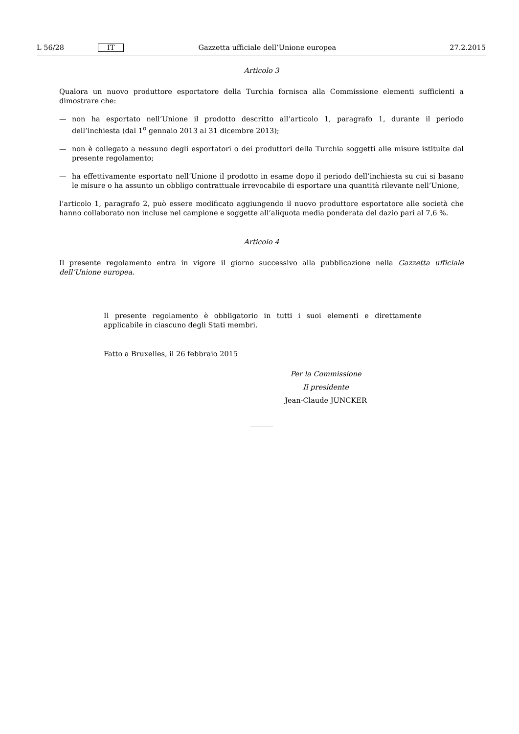L 56/28 IT Gazzetta ufficiale dell’Unione europea 27.2.2015
Articolo 3
Qualora un nuovo produttore esportatore della Turchia fornisca alla Commissione elementi sufficienti a dimostrare che:
— non ha esportato nell’Unione il prodotto descritto all’articolo 1, paragrafo 1, durante il periodo dell’inchiesta (dal 1<sup>o</sup> gennaio 2013 al 31 dicembre 2013);
— non è collegato a nessuno degli esportatori o dei produttori della Turchia soggetti alle misure istituite dal presente regolamento;
— ha effettivamente esportato nell’Unione il prodotto in esame dopo il periodo dell’inchiesta su cui si basano le misure o ha assunto un obbligo contrattuale irrevocabile di esportare una quantità rilevante nell’Unione,
l’articolo 1, paragrafo 2, può essere modificato aggiungendo il nuovo produttore esportatore alle società che hanno collaborato non incluse nel campione e soggette all’aliquota media ponderata del dazio pari al 7,6 %.
Articolo 4
Il presente regolamento entra in vigore il giorno successivo alla pubblicazione nella Gazzetta ufficiale dell’Unione europea.
Il presente regolamento è obbligatorio in tutti i suoi elementi e direttamente applicabile in ciascuno degli Stati membri.
Fatto a Bruxelles, il 26 febbraio 2015
Per la Commissione
Il presidente
Jean-Claude JUNCKER